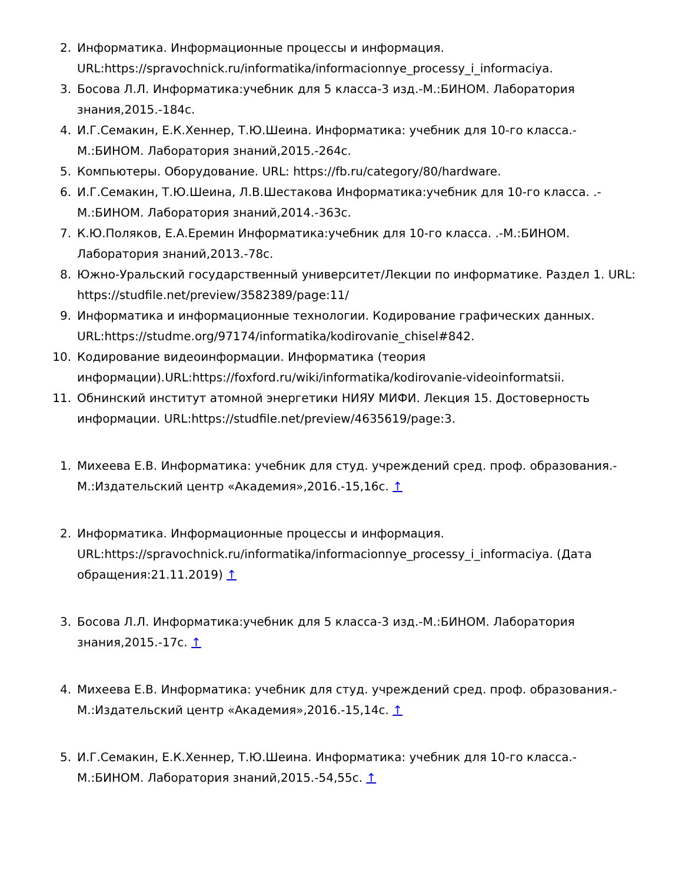2. Информатика. Информационные процессы и информация. URL:https://spravochnick.ru/informatika/informacionnye_processy_i_informaciya.
3. Босова Л.Л. Информатика:учебник для 5 класса-3 изд.-М.:БИНОМ. Лаборатория знания,2015.-184с.
4. И.Г.Семакин, Е.К.Хеннер, Т.Ю.Шеина. Информатика: учебник для 10-го класса.-М.:БИНОМ. Лаборатория знаний,2015.-264с.
5. Компьютеры. Оборудование. URL: https://fb.ru/category/80/hardware.
6. И.Г.Семакин, Т.Ю.Шеина, Л.В.Шестакова Информатика:учебник для 10-го класса. .-М.:БИНОМ. Лаборатория знаний,2014.-363с.
7. К.Ю.Поляков, Е.А.Еремин Информатика:учебник для 10-го класса. .-М.:БИНОМ. Лаборатория знаний,2013.-78с.
8. Южно-Уральский государственный университет/Лекции по информатике. Раздел 1. URL: https://studfile.net/preview/3582389/page:11/
9. Информатика и информационные технологии. Кодирование графических данных. URL:https://studme.org/97174/informatika/kodirovanie_chisel#842.
10. Кодирование видеоинформации. Информатика (теория информации).URL:https://foxford.ru/wiki/informatika/kodirovanie-videoinformatsii.
11. Обнинский институт атомной энергетики НИЯУ МИФИ. Лекция 15. Достоверность информации. URL:https://studfile.net/preview/4635619/page:3.
1. Михеева Е.В. Информатика: учебник для студ. учреждений сред. проф. образования.-М.:Издательский центр «Академия»,2016.-15,16с. ↑
2. Информатика. Информационные процессы и информация. URL:https://spravochnick.ru/informatika/informacionnye_processy_i_informaciya. (Дата обращения:21.11.2019) ↑
3. Босова Л.Л. Информатика:учебник для 5 класса-3 изд.-М.:БИНОМ. Лаборатория знания,2015.-17с. ↑
4. Михеева Е.В. Информатика: учебник для студ. учреждений сред. проф. образования.-М.:Издательский центр «Академия»,2016.-15,14с. ↑
5. И.Г.Семакин, Е.К.Хеннер, Т.Ю.Шеина. Информатика: учебник для 10-го класса.-М.:БИНОМ. Лаборатория знаний,2015.-54,55с. ↑